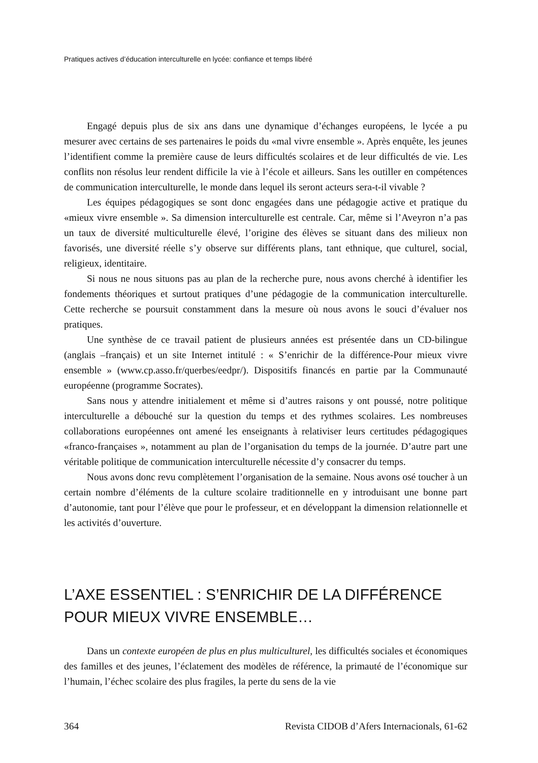Pratiques actives d’éducation interculturelle en lycée: confiance et temps libéré
Engagé depuis plus de six ans dans une dynamique d’échanges européens, le lycée a pu mesurer avec certains de ses partenaires le poids du «mal vivre ensemble ». Après enquête, les jeunes l’identifient comme la première cause de leurs difficultés scolaires et de leur difficultés de vie. Les conflits non résolus leur rendent difficile la vie à l’école et ailleurs. Sans les outiller en compétences de communication interculturelle, le monde dans lequel ils seront acteurs sera-t-il vivable ?
Les équipes pédagogiques se sont donc engagées dans une pédagogie active et pratique du «mieux vivre ensemble ». Sa dimension interculturelle est centrale. Car, même si l’Aveyron n’a pas un taux de diversité multiculturelle élevé, l’origine des élèves se situant dans des milieux non favorisés, une diversité réelle s’y observe sur différents plans, tant ethnique, que culturel, social, religieux, identitaire.
Si nous ne nous situons pas au plan de la recherche pure, nous avons cherché à identifier les fondements théoriques et surtout pratiques d’une pédagogie de la communication interculturelle. Cette recherche se poursuit constamment dans la mesure où nous avons le souci d’évaluer nos pratiques.
Une synthèse de ce travail patient de plusieurs années est présentée dans un CD-bilingue (anglais –français) et un site Internet intitulé : « S’enrichir de la différence-Pour mieux vivre ensemble » (www.cp.asso.fr/querbes/eedpr/). Dispositifs financés en partie par la Communauté européenne (programme Socrates).
Sans nous y attendre initialement et même si d’autres raisons y ont poussé, notre politique interculturelle a débouché sur la question du temps et des rythmes scolaires. Les nombreuses collaborations européennes ont amené les enseignants à relativiser leurs certitudes pédagogiques «franco-françaises », notamment au plan de l’organisation du temps de la journée. D’autre part une véritable politique de communication interculturelle nécessite d’y consacrer du temps.
Nous avons donc revu complètement l’organisation de la semaine. Nous avons osé toucher à un certain nombre d’éléments de la culture scolaire traditionnelle en y introduisant une bonne part d’autonomie, tant pour l’élève que pour le professeur, et en développant la dimension relationnelle et les activités d’ouverture.
L’AXE ESSENTIEL : S’ENRICHIR DE LA DIFFÉRENCE POUR MIEUX VIVRE ENSEMBLE…
Dans un contexte européen de plus en plus multiculturel, les difficultés sociales et économiques des familles et des jeunes, l’éclatement des modèles de référence, la primauté de l’économique sur l’humain, l’échec scolaire des plus fragiles, la perte du sens de la vie
364 Revista CIDOB d’Afers Internacionals, 61-62